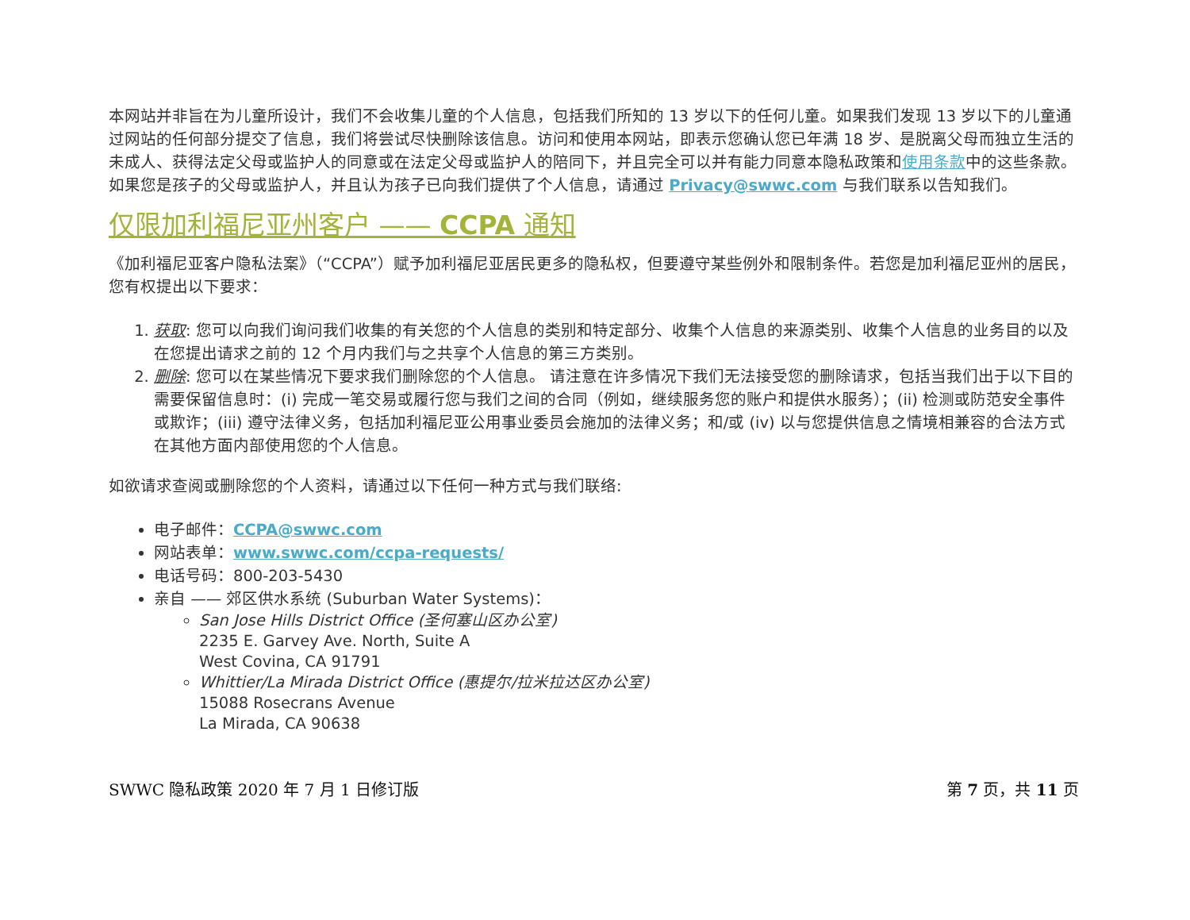本网站并非旨在为儿童所设计，我们不会收集儿童的个人信息，包括我们所知的 13 岁以下的任何儿童。如果我们发现 13 岁以下的儿童通过网站的任何部分提交了信息，我们将尝试尽快删除该信息。访问和使用本网站，即表示您确认您已年满 18 岁、是脱离父母而独立生活的未成人、获得法定父母或监护人的同意或在法定父母或监护人的陪同下，并且完全可以并有能力同意本隐私政策和使用条款中的这些条款。如果您是孩子的父母或监护人，并且认为孩子已向我们提供了个人信息，请通过 Privacy@swwc.com 与我们联系以告知我们。
仅限加利福尼亚州客户 —— CCPA 通知
《加利福尼亚客户隐私法案》（“CCPA”）赋予加利福尼亚居民更多的隐私权，但要遵守某些例外和限制条件。若您是加利福尼亚州的居民，您有权提出以下要求：
1. 获取: 您可以向我们询问我们收集的有关您的个人信息的类别和特定部分、收集个人信息的来源类别、收集个人信息的业务目的以及在您提出请求之前的 12 个月内我们与之共享个人信息的第三方类别。
2. 删除: 您可以在某些情况下要求我们删除您的个人信息。 请注意在许多情况下我们无法接受您的删除请求，包括当我们出于以下目的需要保留信息时：(i) 完成一笔交易或履行您与我们之间的合同（例如，继续服务您的账户和提供水服务）；(ii) 检测或防范安全事件或欺诈；(iii) 遵守法律义务，包括加利福尼亚公用事业委员会施加的法律义务；和/或 (iv) 以与您提供信息之情境相兼容的合法方式在其他方面内部使用您的个人信息。
如欲请求查阅或删除您的个人资料，请通过以下任何一种方式与我们联络:
电子邮件：CCPA@swwc.com
网站表单：www.swwc.com/ccpa-requests/
电话号码：800-203-5430
亲自 —— 郊区供水系统 (Suburban Water Systems)：
San Jose Hills District Office (圣何塞山区办公室)
2235 E. Garvey Ave. North, Suite A
West Covina, CA 91791
Whittier/La Mirada District Office (惠提尔/拉米拉达区办公室)
15088 Rosecrans Avenue
La Mirada, CA 90638
SWWC 隐私政策 2020 年 7 月 1 日修订版 第 7 页，共 11 页